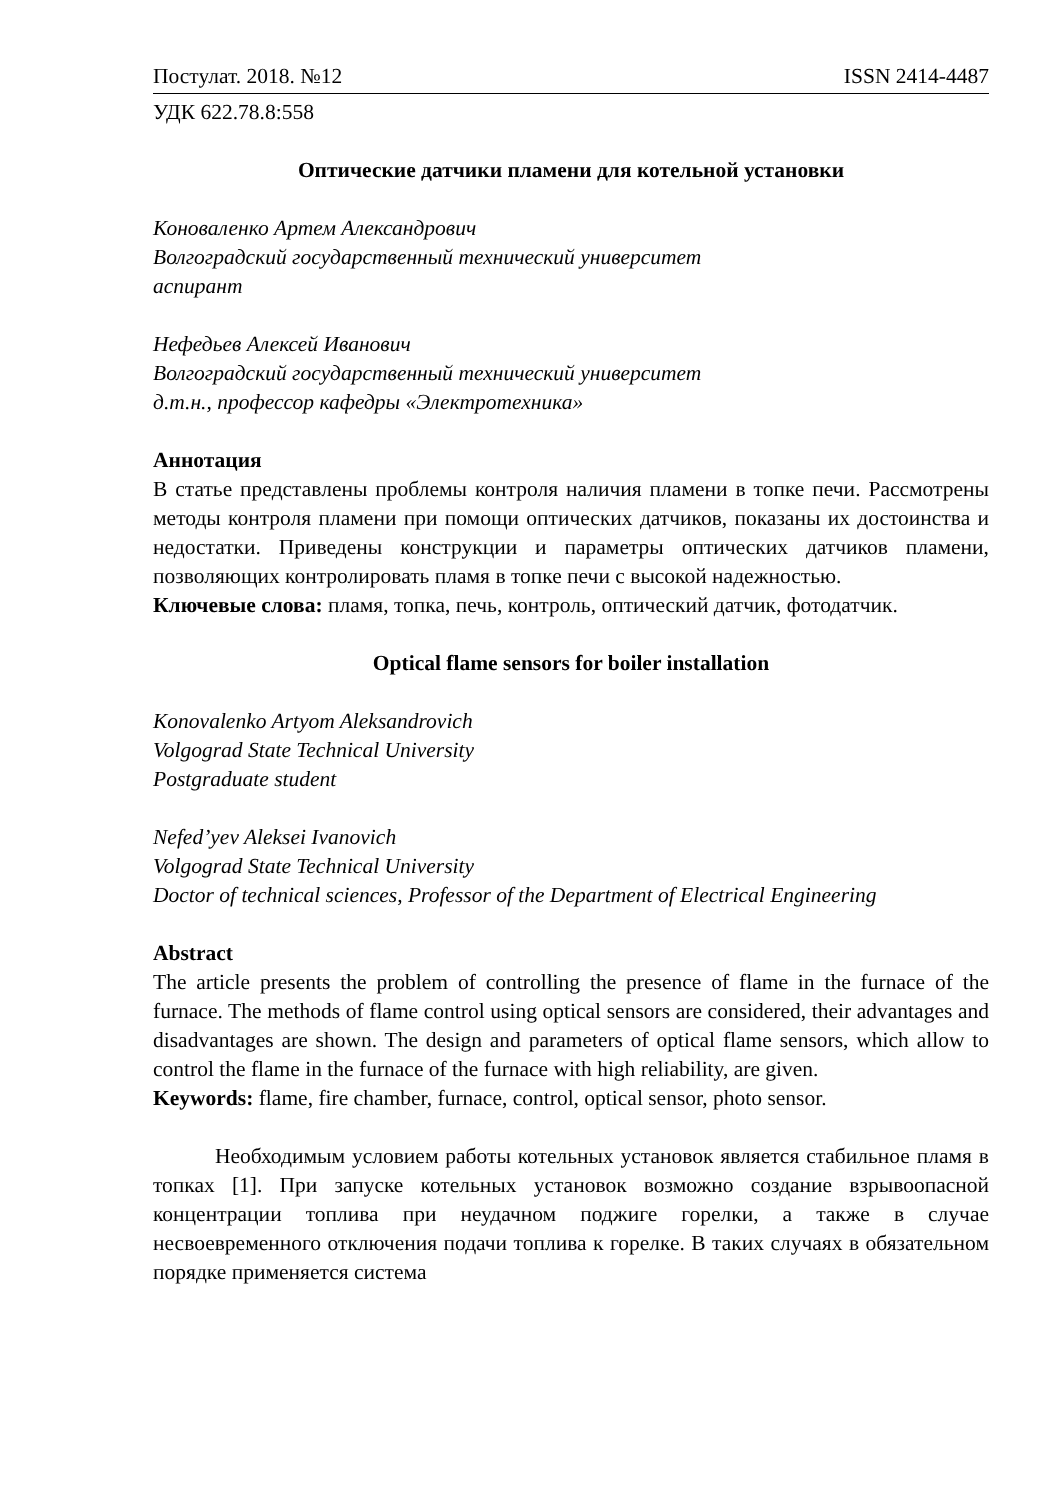Постулат. 2018. №12 ISSN 2414-4487
УДК 622.78.8:558
Оптические датчики пламени для котельной установки
Коноваленко Артем Александрович
Волгоградский государственный технический университет
аспирант
Нефедьев Алексей Иванович
Волгоградский государственный технический университет
д.т.н., профессор кафедры «Электротехника»
Аннотация
В статье представлены проблемы контроля наличия пламени в топке печи. Рассмотрены методы контроля пламени при помощи оптических датчиков, показаны их достоинства и недостатки. Приведены конструкции и параметры оптических датчиков пламени, позволяющих контролировать пламя в топке печи с высокой надежностью.
Ключевые слова: пламя, топка, печь, контроль, оптический датчик, фотодатчик.
Optical flame sensors for boiler installation
Konovalenko Artyom Aleksandrovich
Volgograd State Technical University
Postgraduate student
Nefed’yev Aleksei Ivanovich
Volgograd State Technical University
Doctor of technical sciences, Professor of the Department of Electrical Engineering
Abstract
The article presents the problem of controlling the presence of flame in the furnace of the furnace. The methods of flame control using optical sensors are considered, their advantages and disadvantages are shown. The design and parameters of optical flame sensors, which allow to control the flame in the furnace of the furnace with high reliability, are given.
Keywords: flame, fire chamber, furnace, control, optical sensor, photo sensor.
Необходимым условием работы котельных установок является стабильное пламя в топках [1]. При запуске котельных установок возможно создание взрывоопасной концентрации топлива при неудачном поджиге горелки, а также в случае несвоевременного отключения подачи топлива к горелке. В таких случаях в обязательном порядке применяется система